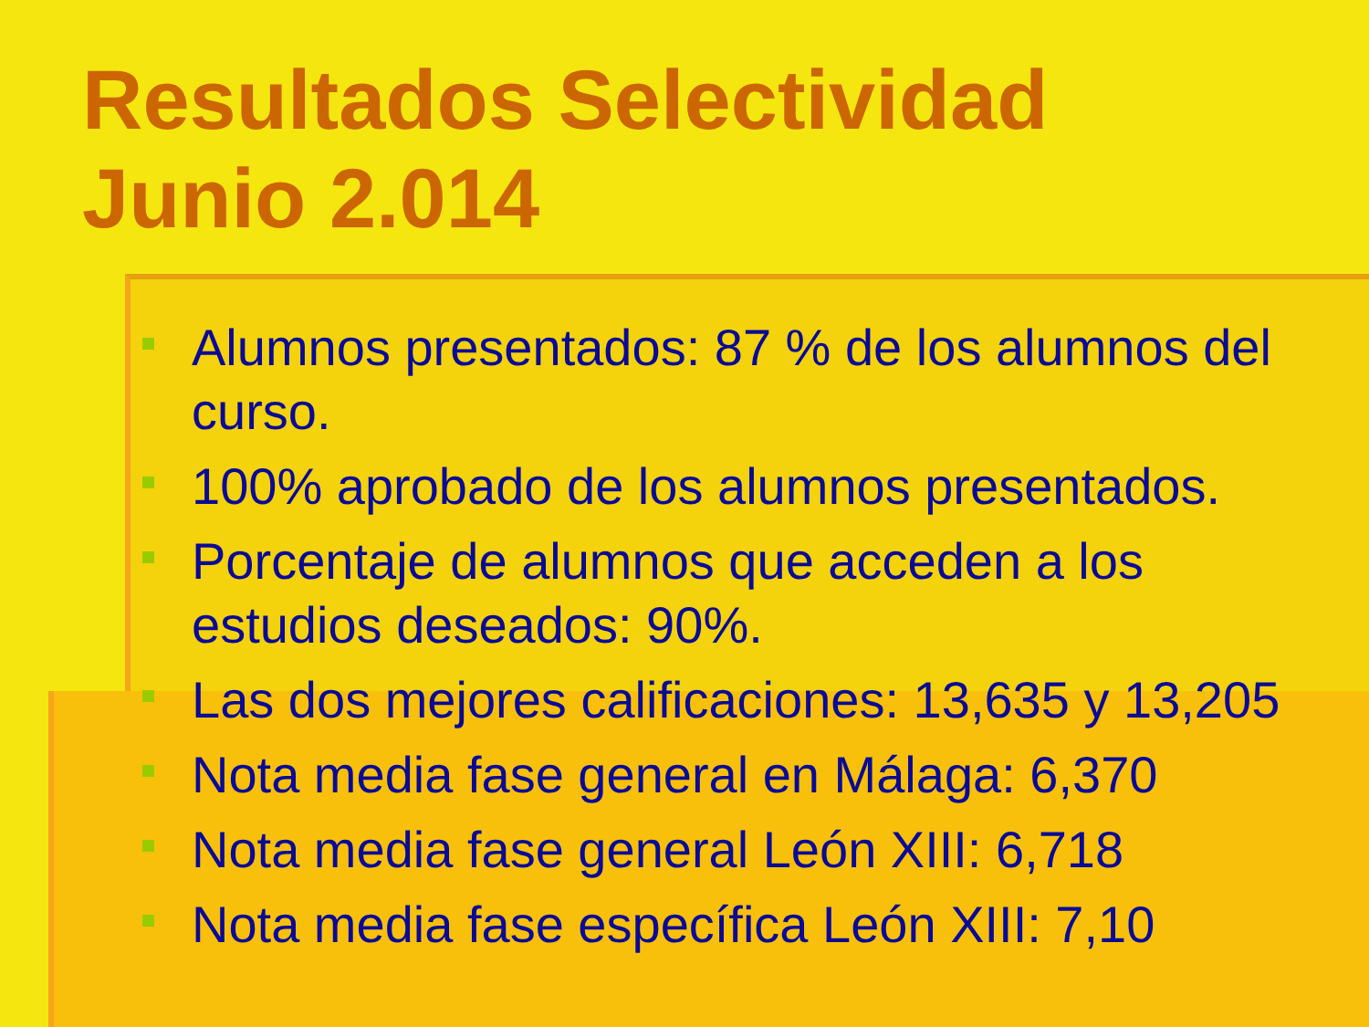Resultados Selectividad
Junio 2.014
Alumnos presentados: 87 % de los alumnos del curso.
100% aprobado de los alumnos presentados.
Porcentaje de alumnos que acceden a los estudios deseados: 90%.
Las dos mejores calificaciones: 13,635 y 13,205
Nota media fase general en Málaga: 6,370
Nota media fase general León XIII: 6,718
Nota media fase específica León XIII: 7,10